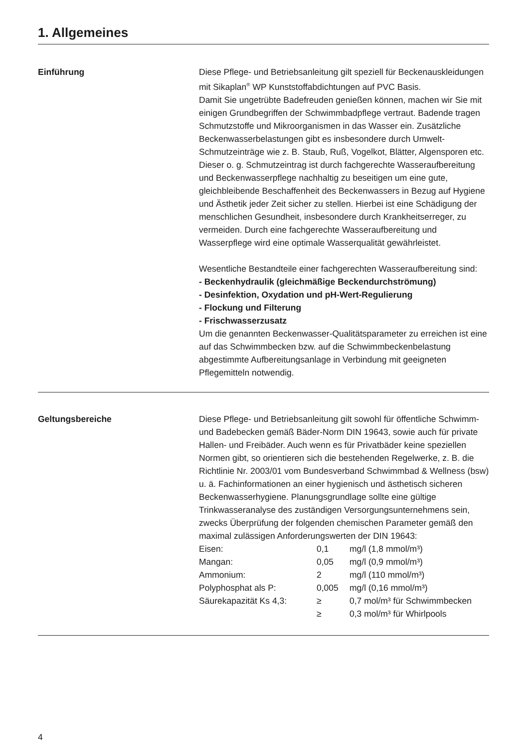1. Allgemeines
Einführung Diese Pflege- und Betriebsanleitung gilt speziell für Beckenauskleidungen mit Sikaplan<sup>®</sup> WP Kunststoffabdichtungen auf PVC Basis.
Damit Sie ungetrübte Badefreuden genießen können, machen wir Sie mit einigen Grundbegriffen der Schwimmbadpflege vertraut. Badende tragen Schmutzstoffe und Mikroorganismen in das Wasser ein. Zusätzliche Beckenwasserbelastungen gibt es insbesondere durch Umwelt-Schmutzeinträge wie z. B. Staub, Ruß, Vogelkot, Blätter, Algensporen etc. Dieser o. g. Schmutzeintrag ist durch fachgerechte Wasseraufbereitung und Beckenwasserpflege nachhaltig zu beseitigen um eine gute, gleichbleibende Beschaffenheit des Beckenwassers in Bezug auf Hygiene und Ästhetik jeder Zeit sicher zu stellen. Hierbei ist eine Schädigung der menschlichen Gesundheit, insbesondere durch Krankheitserreger, zu vermeiden. Durch eine fachgerechte Wasseraufbereitung und Wasserpflege wird eine optimale Wasserqualität gewährleistet.
Wesentliche Bestandteile einer fachgerechten Wasseraufbereitung sind:
- Beckenhydraulik (gleichmäßige Beckendurchströmung)
- Desinfektion, Oxydation und pH-Wert-Regulierung
- Flockung und Filterung
- Frischwasserzusatz
Um die genannten Beckenwasser-Qualitätsparameter zu erreichen ist eine auf das Schwimmbecken bzw. auf die Schwimmbeckenbelastung abgestimmte Aufbereitungsanlage in Verbindung mit geeigneten Pflegemitteln notwendig.
Geltungsbereiche Diese Pflege- und Betriebsanleitung gilt sowohl für öffentliche Schwimm- und Badebecken gemäß Bäder-Norm DIN 19643, sowie auch für private Hallen- und Freibäder. Auch wenn es für Privatbäder keine speziellen Normen gibt, so orientieren sich die bestehenden Regelwerke, z. B. die Richtlinie Nr. 2003/01 vom Bundesverband Schwimmbad & Wellness (bsw) u. ä. Fachinformationen an einer hygienisch und ästhetisch sicheren Beckenwasserhygiene. Planungsgrundlage sollte eine gültige Trinkwasseranalyse des zuständigen Versorgungsunternehmens sein, zwecks Überprüfung der folgenden chemischen Parameter gemäß den maximal zulässigen Anforderungswerten der DIN 19643:
| Eisen: | 0,1 | mg/l (1,8 mmol/m³) |
| Mangan: | 0,05 | mg/l (0,9 mmol/m³) |
| Ammonium: | 2 | mg/l (110 mmol/m³) |
| Polyphosphat als P: | 0,005 | mg/l (0,16 mmol/m³) |
| Säurekapazität Ks 4,3: | ≥ | 0,7 mol/m³ für Schwimmbecken |
| | ≥ | 0,3 mol/m³ für Whirlpools |
4